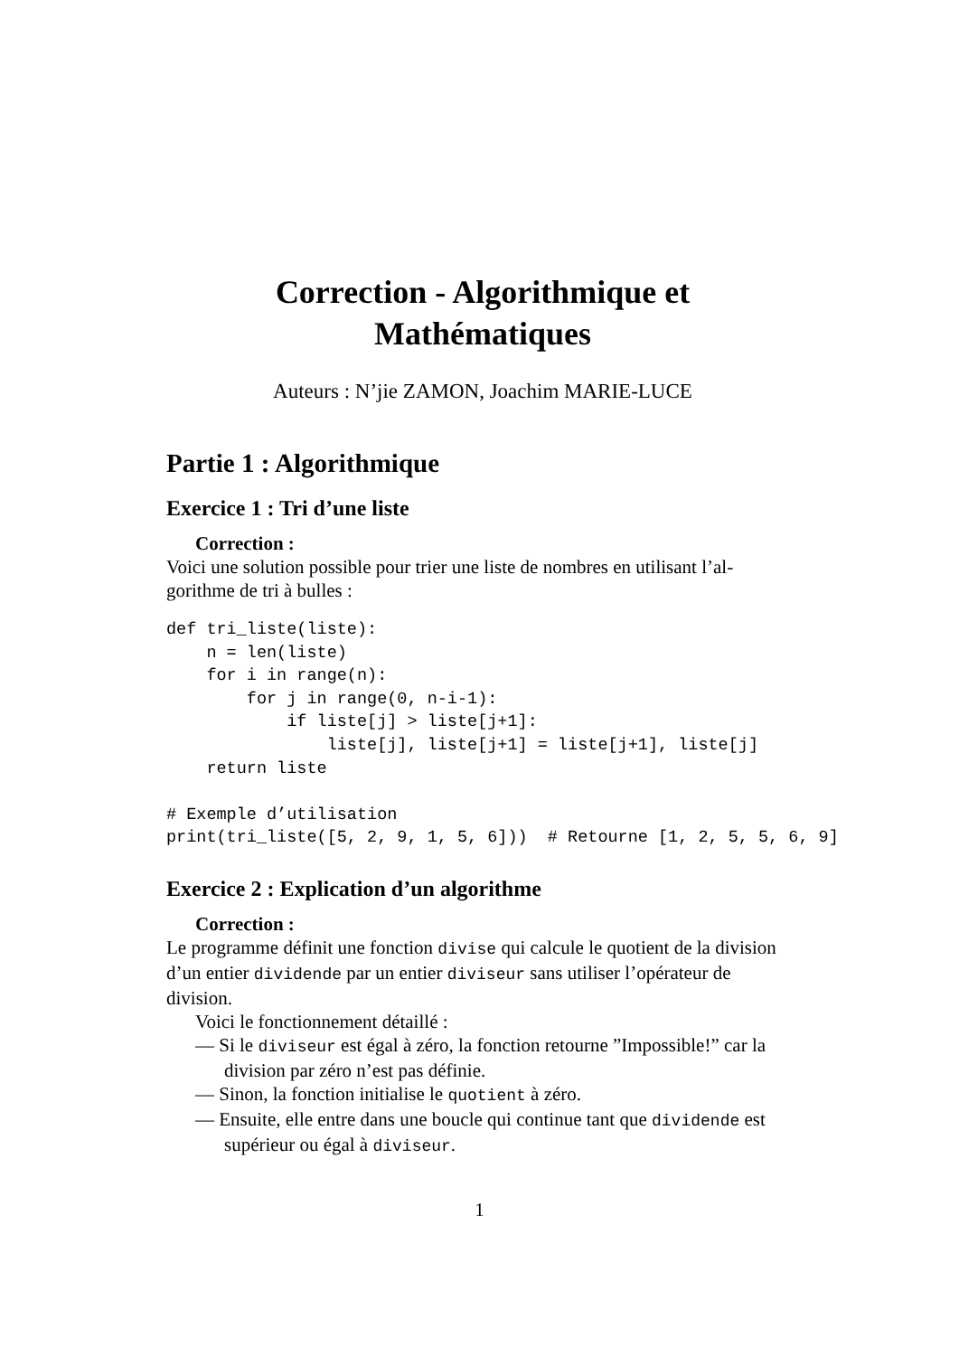Correction - Algorithmique et
Mathématiques
Auteurs : N’jie ZAMON, Joachim MARIE-LUCE
Partie 1 : Algorithmique
Exercice 1 : Tri d’une liste
Correction :
Voici une solution possible pour trier une liste de nombres en utilisant l’al-gorithme de tri à bulles :
def tri_liste(liste):
    n = len(liste)
    for i in range(n):
        for j in range(0, n-i-1):
            if liste[j] > liste[j+1]:
                liste[j], liste[j+1] = liste[j+1], liste[j]
    return liste

# Exemple d’utilisation
print(tri_liste([5, 2, 9, 1, 5, 6]))  # Retourne [1, 2, 5, 5, 6, 9]
Exercice 2 : Explication d’un algorithme
Correction :
Le programme définit une fonction divise qui calcule le quotient de la division d’un entier dividende par un entier diviseur sans utiliser l’opérateur de division.
Voici le fonctionnement détaillé :
— Si le diviseur est égal à zéro, la fonction retourne ”Impossible!” car la division par zéro n’est pas définie.
— Sinon, la fonction initialise le quotient à zéro.
— Ensuite, elle entre dans une boucle qui continue tant que dividende est supérieur ou égal à diviseur.
1